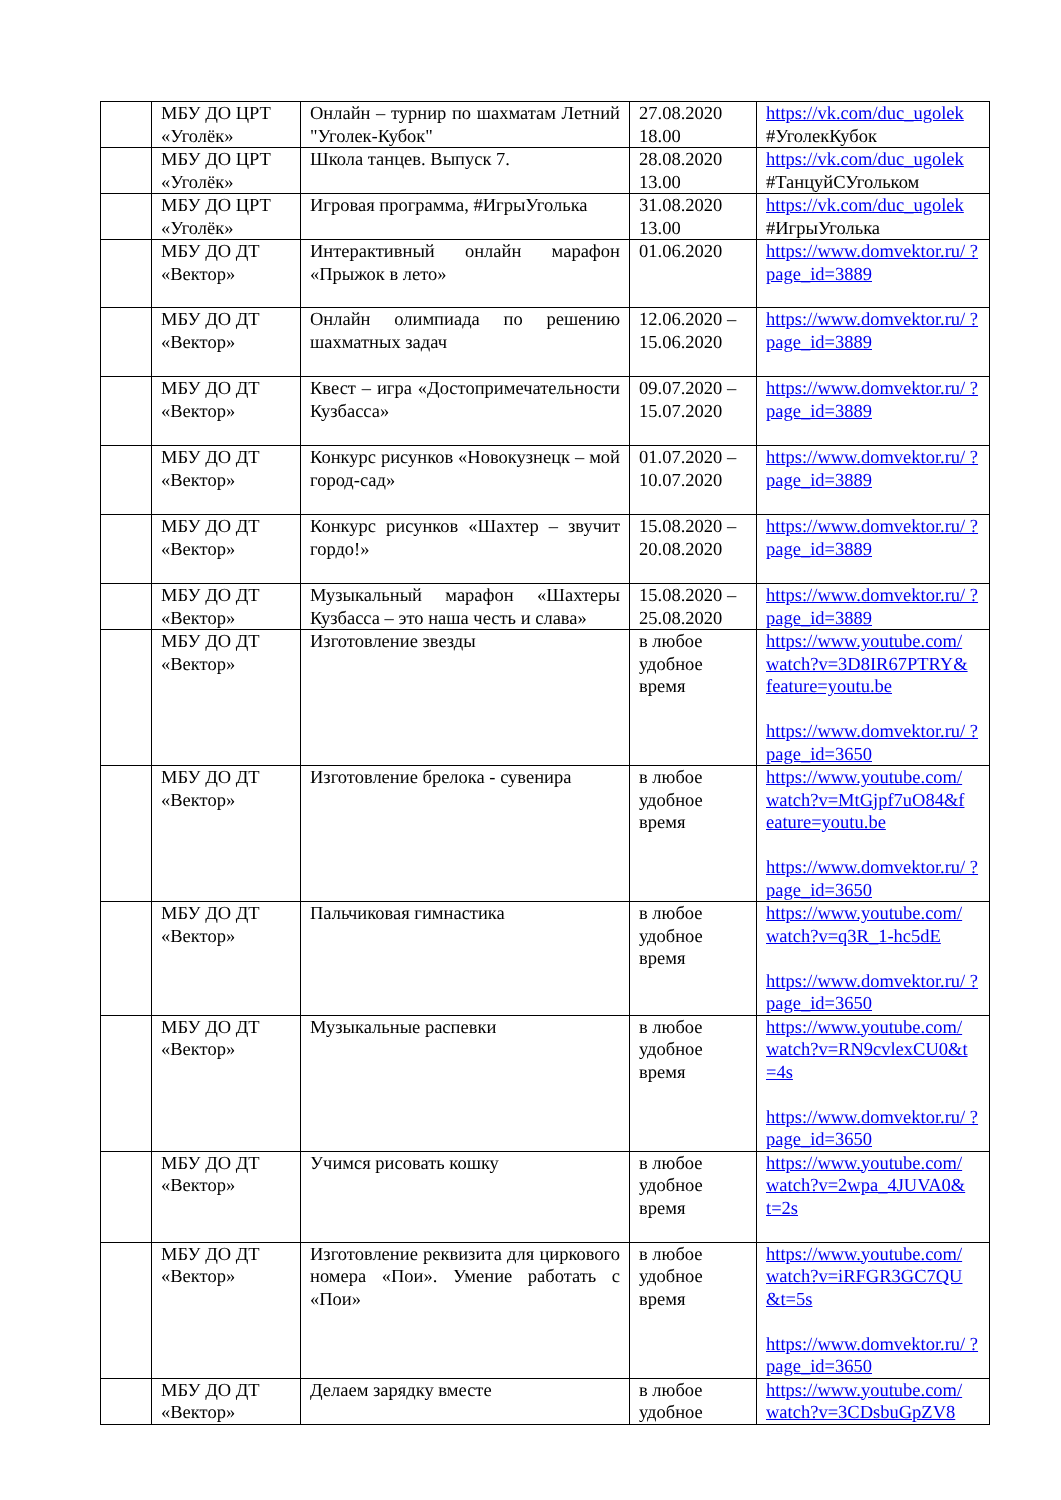| | МБУ ДО ЦРТ «Уголёк» | Онлайн – турнир по шахматам Летний "Уголек-Кубок" | 27.08.2020 18.00 | https://vk.com/duc_ugolek #УголекКубок |
| | МБУ ДО ЦРТ «Уголёк» | Школа танцев. Выпуск 7. | 28.08.2020 13.00 | https://vk.com/duc_ugolek #ТанцуйСУгольком |
| | МБУ ДО ЦРТ «Уголёк» | Игровая программа, #ИгрыУголька | 31.08.2020 13.00 | https://vk.com/duc_ugolek #ИгрыУголька |
| | МБУ ДО ДТ «Вектор» | Интерактивный онлайн марафон «Прыжок в лето» | 01.06.2020 | https://www.domvektor.ru/ ?page_id=3889 |
| | МБУ ДО ДТ «Вектор» | Онлайн олимпиада по решению шахматных задач | 12.06.2020 – 15.06.2020 | https://www.domvektor.ru/ ?page_id=3889 |
| | МБУ ДО ДТ «Вектор» | Квест – игра «Достопримечательности Кузбасса» | 09.07.2020 – 15.07.2020 | https://www.domvektor.ru/ ?page_id=3889 |
| | МБУ ДО ДТ «Вектор» | Конкурс рисунков «Новокузнецк – мой город-сад» | 01.07.2020 – 10.07.2020 | https://www.domvektor.ru/ ?page_id=3889 |
| | МБУ ДО ДТ «Вектор» | Конкурс рисунков «Шахтер – звучит гордо!» | 15.08.2020 – 20.08.2020 | https://www.domvektor.ru/ ?page_id=3889 |
| | МБУ ДО ДТ «Вектор» | Музыкальный марафон «Шахтеры Кузбасса – это наша честь и слава» | 15.08.2020 – 25.08.2020 | https://www.domvektor.ru/ ?page_id=3889 |
| | МБУ ДО ДТ «Вектор» | Изготовление звезды | в любое удобное время | https://www.youtube.com/ watch?v=3D8IR67PTRY& feature=youtu.be https://www.domvektor.ru/ ?page_id=3650 |
| | МБУ ДО ДТ «Вектор» | Изготовление брелока - сувенира | в любое удобное время | https://www.youtube.com/ watch?v=MtGjpf7uO84&f eature=youtu.be https://www.domvektor.ru/ ?page_id=3650 |
| | МБУ ДО ДТ «Вектор» | Пальчиковая гимнастика | в любое удобное время | https://www.youtube.com/ watch?v=q3R_1-hc5dE https://www.domvektor.ru/ ?page_id=3650 |
| | МБУ ДО ДТ «Вектор» | Музыкальные распевки | в любое удобное время | https://www.youtube.com/ watch?v=RN9cvlexCU0&t =4s https://www.domvektor.ru/ ?page_id=3650 |
| | МБУ ДО ДТ «Вектор» | Учимся рисовать кошку | в любое удобное время | https://www.youtube.com/ watch?v=2wpa_4JUVA0& t=2s |
| | МБУ ДО ДТ «Вектор» | Изготовление реквизита для циркового номера «Пои». Умение работать с «Пои» | в любое удобное время | https://www.youtube.com/ watch?v=iRFGR3GC7QU &t=5s https://www.domvektor.ru/ ?page_id=3650 |
| | МБУ ДО ДТ «Вектор» | Делаем зарядку вместе | в любое удобное | https://www.youtube.com/ watch?v=3CDsbuGpZV8 |